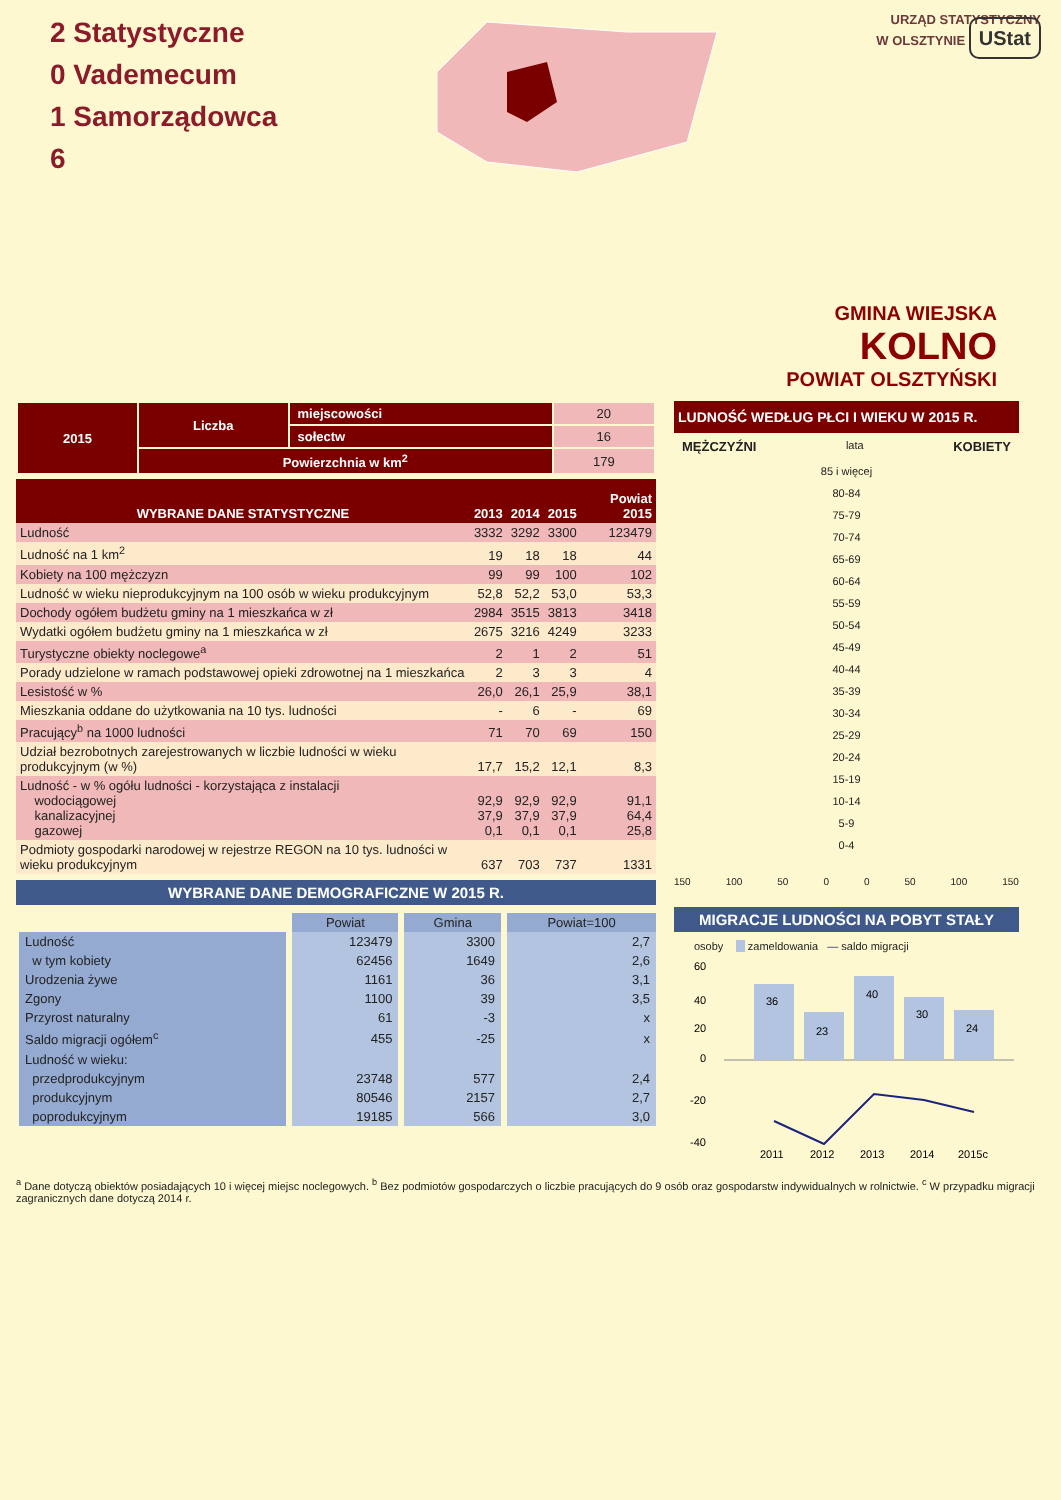2 Statystyczne
0 Vademecum
1 Samorządowca
6
URZĄD STATYSTYCZNY
W OLSZTYNIE UStat
GMINA WIEJSKA
KOLNO
POWIAT OLSZTYŃSKI
| 2015 | Liczba | miejscowości | 20 |
| | | sołectw | 16 |
| | Powierzchnia w km<sup>2</sup> | | 179 |
| WYBRANE DANE STATYSTYCZNE | 2013 | 2014 | 2015 | Powiat 2015 |
| --- | --- | --- | --- | --- |
| Ludność | 3332 | 3292 | 3300 | 123479 |
| Ludność na 1 km<sup>2</sup> | 19 | 18 | 18 | 44 |
| Kobiety na 100 mężczyzn | 99 | 99 | 100 | 102 |
| Ludność w wieku nieprodukcyjnym na 100 osób w wieku produkcyjnym | 52,8 | 52,2 | 53,0 | 53,3 |
| Dochody ogółem budżetu gminy na 1 mieszkańca w zł | 2984 | 3515 | 3813 | 3418 |
| Wydatki ogółem budżetu gminy na 1 mieszkańca w zł | 2675 | 3216 | 4249 | 3233 |
| Turystyczne obiekty noclegowe<sup>a</sup> | 2 | 1 | 2 | 51 |
| Porady udzielone w ramach podstawowej opieki zdrowotnej na 1 mieszkańca | 2 | 3 | 3 | 4 |
| Lesistość w % | 26,0 | 26,1 | 25,9 | 38,1 |
| Mieszkania oddane do użytkowania na 10 tys. ludności | - | 6 | - | 69 |
| Pracujący<sup>b</sup> na 1000 ludności | 71 | 70 | 69 | 150 |
| Udział bezrobotnych zarejestrowanych w liczbie ludności w wieku produkcyjnym (w %) | 17,7 | 15,2 | 12,1 | 8,3 |
| Ludność - w % ogółu ludności - korzystająca z instalacji wodociągowej kanalizacyjnej gazowej | 92,9 37,9 0,1 | 92,9 37,9 0,1 | 92,9 37,9 0,1 | 91,1 64,4 25,8 |
| Podmioty gospodarki narodowej w rejestrze REGON na 10 tys. ludności w wieku produkcyjnym | 637 | 703 | 737 | 1331 |
WYBRANE DANE DEMOGRAFICZNE W 2015 R.
| | Powiat | Gmina | Powiat=100 |
| --- | --- | --- | --- |
| Ludność | 123479 | 3300 | 2,7 |
| w tym kobiety | 62456 | 1649 | 2,6 |
| Urodzenia żywe | 1161 | 36 | 3,1 |
| Zgony | 1100 | 39 | 3,5 |
| Przyrost naturalny | 61 | -3 | x |
| Saldo migracji ogółem<sup>c</sup> | 455 | -25 | x |
| Ludność w wieku: | | | |
| przedprodukcyjnym | 23748 | 577 | 2,4 |
| produkcyjnym | 80546 | 2157 | 2,7 |
| poprodukcyjnym | 19185 | 566 | 3,0 |
LUDNOŚĆ WEDŁUG PŁCI I WIEKU W 2015 R.
MĘŻCZYŹNI lata KOBIETY
| 85 i więcej |
| 80-84 |
| 75-79 |
| 70-74 |
| 65-69 |
| 60-64 |
| 55-59 |
| 50-54 |
| 45-49 |
| 40-44 |
| 35-39 |
| 30-34 |
| 25-29 |
| 20-24 |
| 15-19 |
| 10-14 |
| 5-9 |
| 0-4 |
150 100 50 0 0 50 100 150
MIGRACJE LUDNOŚCI NA POBYT STAŁY
osoby zameldowania — saldo migracji
36
23
40
30
24
60
40
20
0
-20
-40
2011
2012
2013
2014
2015c
<sup>a</sup> Dane dotyczą obiektów posiadających 10 i więcej miejsc noclegowych. <sup>b</sup> Bez podmiotów gospodarczych o liczbie pracujących do 9 osób oraz gospodarstw indywidualnych w rolnictwie. <sup>c</sup> W przypadku migracji zagranicznych dane dotyczą 2014 r.